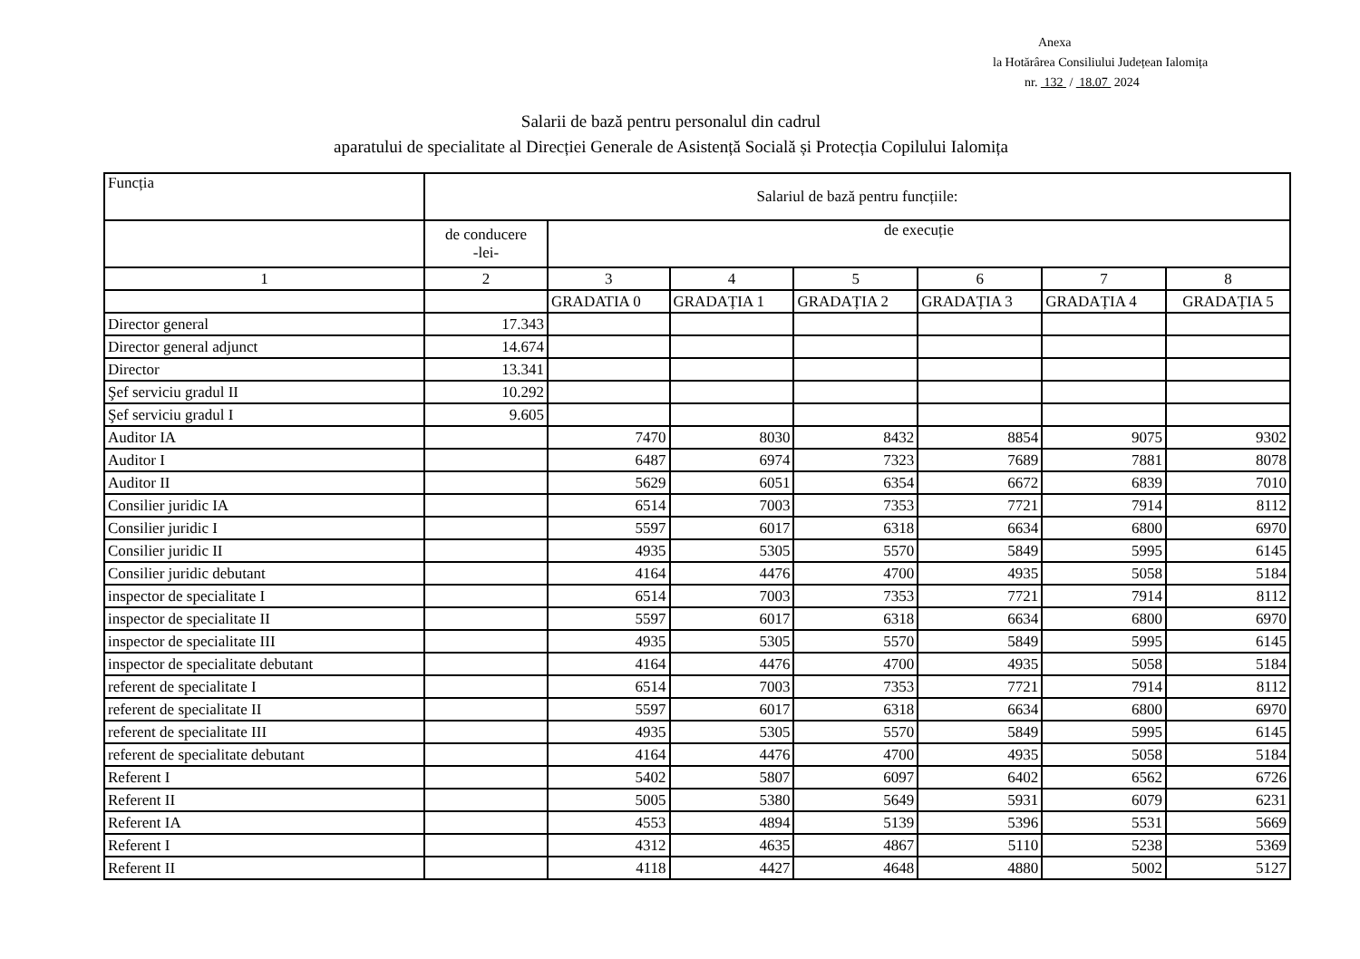Anexa
la Hotărârea Consiliului Județean Ialomița
nr. 132 / 18.07 2024
Salarii de bază pentru personalul din cadrul
aparatului de specialitate al Direcției Generale de Asistență Socială și Protecția Copilului Ialomița
| Funcția | Salariul de bază pentru funcțiile: | | | | | | |
| --- | --- | --- | --- | --- | --- | --- | --- |
| | de conducere -lei- | de execuție | | | | | |
| 1 | 2 | 3 | 4 | 5 | 6 | 7 | 8 |
| | | GRADATIA 0 | GRADAȚIA 1 | GRADAȚIA 2 | GRADAȚIA 3 | GRADAȚIA 4 | GRADAȚIA 5 |
| Director general | 17.343 | | | | | | |
| Director general adjunct | 14.674 | | | | | | |
| Director | 13.341 | | | | | | |
| Şef serviciu gradul II | 10.292 | | | | | | |
| Şef serviciu gradul I | 9.605 | | | | | | |
| Auditor IA | | 7470 | 8030 | 8432 | 8854 | 9075 | 9302 |
| Auditor I | | 6487 | 6974 | 7323 | 7689 | 7881 | 8078 |
| Auditor II | | 5629 | 6051 | 6354 | 6672 | 6839 | 7010 |
| Consilier juridic IA | | 6514 | 7003 | 7353 | 7721 | 7914 | 8112 |
| Consilier juridic I | | 5597 | 6017 | 6318 | 6634 | 6800 | 6970 |
| Consilier juridic II | | 4935 | 5305 | 5570 | 5849 | 5995 | 6145 |
| Consilier juridic debutant | | 4164 | 4476 | 4700 | 4935 | 5058 | 5184 |
| inspector de specialitate I | | 6514 | 7003 | 7353 | 7721 | 7914 | 8112 |
| inspector de specialitate II | | 5597 | 6017 | 6318 | 6634 | 6800 | 6970 |
| inspector de specialitate III | | 4935 | 5305 | 5570 | 5849 | 5995 | 6145 |
| inspector de specialitate debutant | | 4164 | 4476 | 4700 | 4935 | 5058 | 5184 |
| referent de specialitate I | | 6514 | 7003 | 7353 | 7721 | 7914 | 8112 |
| referent de specialitate II | | 5597 | 6017 | 6318 | 6634 | 6800 | 6970 |
| referent de specialitate III | | 4935 | 5305 | 5570 | 5849 | 5995 | 6145 |
| referent de specialitate debutant | | 4164 | 4476 | 4700 | 4935 | 5058 | 5184 |
| Referent I | | 5402 | 5807 | 6097 | 6402 | 6562 | 6726 |
| Referent II | | 5005 | 5380 | 5649 | 5931 | 6079 | 6231 |
| Referent IA | | 4553 | 4894 | 5139 | 5396 | 5531 | 5669 |
| Referent I | | 4312 | 4635 | 4867 | 5110 | 5238 | 5369 |
| Referent II | | 4118 | 4427 | 4648 | 4880 | 5002 | 5127 |